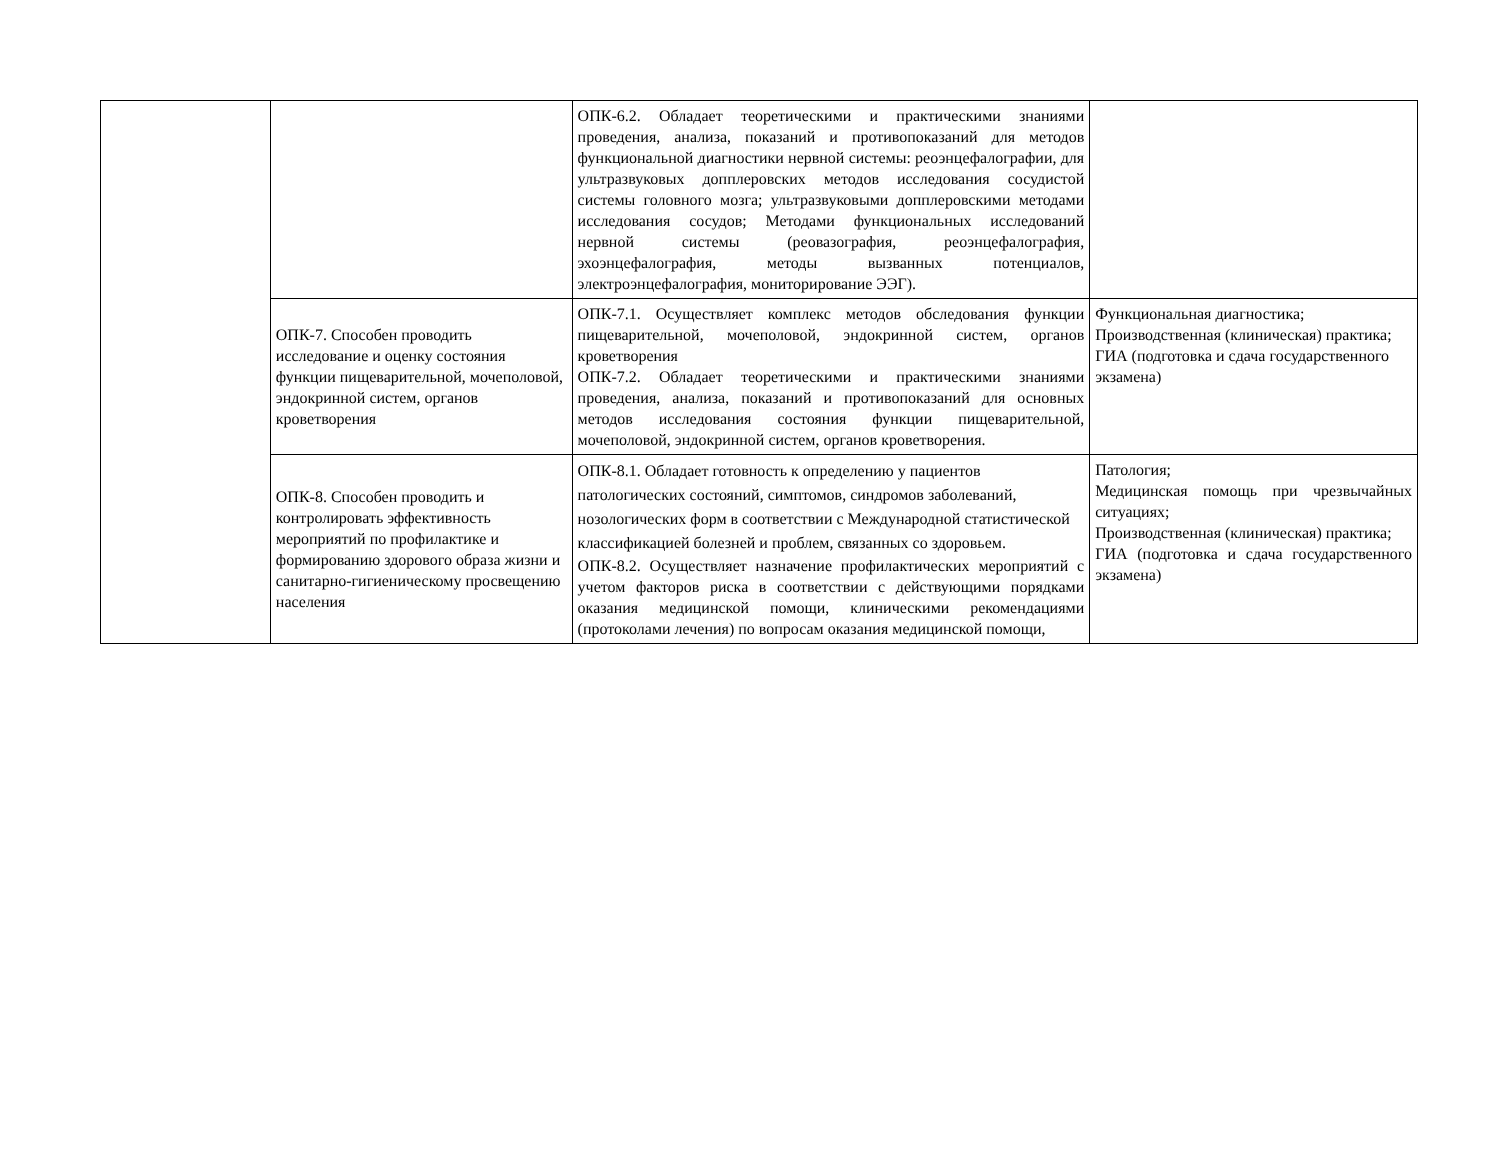| | | ОПК-6.2. Обладает теоретическими и практическими знаниями проведения, анализа, показаний и противопоказаний для методов функциональной диагностики нервной системы: реоэнцефалографии, для ультразвуковых допплеровских методов исследования сосудистой системы головного мозга; ультразвуковыми допплеровскими методами исследования сосудов; Методами функциональных исследований нервной системы (реовазография, реоэнцефалография, эхоэнцефалография, методы вызванных потенциалов, электроэнцефалография, мониторирование ЭЭГ). | |
| | ОПК-7. Способен проводить исследование и оценку состояния функции пищеварительной, мочеполовой, эндокринной систем, органов кроветворения | ОПК-7.1. Осуществляет комплекс методов обследования функции пищеварительной, мочеполовой, эндокринной систем, органов кроветворения ОПК-7.2. Обладает теоретическими и практическими знаниями проведения, анализа, показаний и противопоказаний для основных методов исследования состояния функции пищеварительной, мочеполовой, эндокринной систем, органов кроветворения. | Функциональная диагностика; Производственная (клиническая) практика; ГИА (подготовка и сдача государственного экзамена) |
| | ОПК-8. Способен проводить и контролировать эффективность мероприятий по профилактике и формированию здорового образа жизни и санитарно-гигиеническому просвещению населения | ОПК-8.1. Обладает готовность к определению у пациентов патологических состояний, симптомов, синдромов заболеваний, нозологических форм в соответствии с Международной статистической классификацией болезней и проблем, связанных со здоровьем. ОПК-8.2. Осуществляет назначение профилактических мероприятий с учетом факторов риска в соответствии с действующими порядками оказания медицинской помощи, клиническими рекомендациями (протоколами лечения) по вопросам оказания медицинской помощи, | Патология; Медицинская помощь при чрезвычайных ситуациях; Производственная (клиническая) практика; ГИА (подготовка и сдача государственного экзамена) |